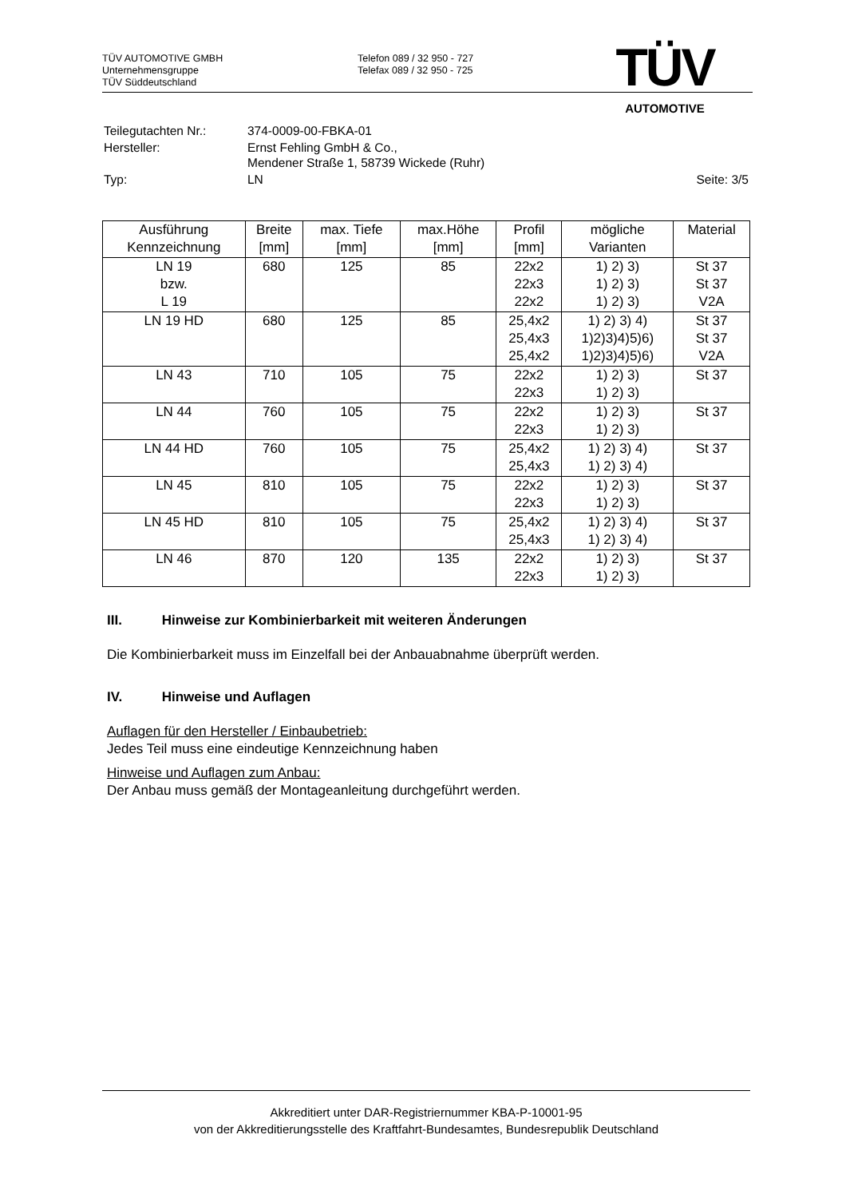TÜV AUTOMOTIVE GMBH
Unternehmensgruppe
TÜV Süddeutschland
Telefon 089 / 32 950 - 727
Telefax 089 / 32 950 - 725
TÜV
AUTOMOTIVE
| Teilegutachten Nr.: | 374-0009-00-FBKA-01 | |
| Hersteller: | Ernst Fehling GmbH & Co., Mendener Straße 1, 58739 Wickede (Ruhr) | |
| Typ: | LN | Seite: 3/5 |
| Ausführung Kennzeichnung | Breite [mm] | max. Tiefe [mm] | max.Höhe [mm] | Profil [mm] | mögliche Varianten | Material |
| --- | --- | --- | --- | --- | --- | --- |
| LN 19 bzw. L 19 | 680 | 125 | 85 | 22x2 22x3 22x2 | 1) 2) 3) 1) 2) 3) 1) 2) 3) | St 37 St 37 V2A |
| LN 19 HD | 680 | 125 | 85 | 25,4x2 25,4x3 25,4x2 | 1) 2) 3) 4) 1)2)3)4)5)6) 1)2)3)4)5)6) | St 37 St 37 V2A |
| LN 43 | 710 | 105 | 75 | 22x2 22x3 | 1) 2) 3) 1) 2) 3) | St 37 |
| LN 44 | 760 | 105 | 75 | 22x2 22x3 | 1) 2) 3) 1) 2) 3) | St 37 |
| LN 44 HD | 760 | 105 | 75 | 25,4x2 25,4x3 | 1) 2) 3) 4) 1) 2) 3) 4) | St 37 |
| LN 45 | 810 | 105 | 75 | 22x2 22x3 | 1) 2) 3) 1) 2) 3) | St 37 |
| LN 45 HD | 810 | 105 | 75 | 25,4x2 25,4x3 | 1) 2) 3) 4) 1) 2) 3) 4) | St 37 |
| LN 46 | 870 | 120 | 135 | 22x2 22x3 | 1) 2) 3) 1) 2) 3) | St 37 |
III. Hinweise zur Kombinierbarkeit mit weiteren Änderungen
Die Kombinierbarkeit muss im Einzelfall bei der Anbauabnahme überprüft werden.
IV. Hinweise und Auflagen
Auflagen für den Hersteller / Einbaubetrieb:
Jedes Teil muss eine eindeutige Kennzeichnung haben
Hinweise und Auflagen zum Anbau:
Der Anbau muss gemäß der Montageanleitung durchgeführt werden.
Akkreditiert unter DAR-Registriernummer KBA-P-10001-95
von der Akkreditierungsstelle des Kraftfahrt-Bundesamtes, Bundesrepublik Deutschland